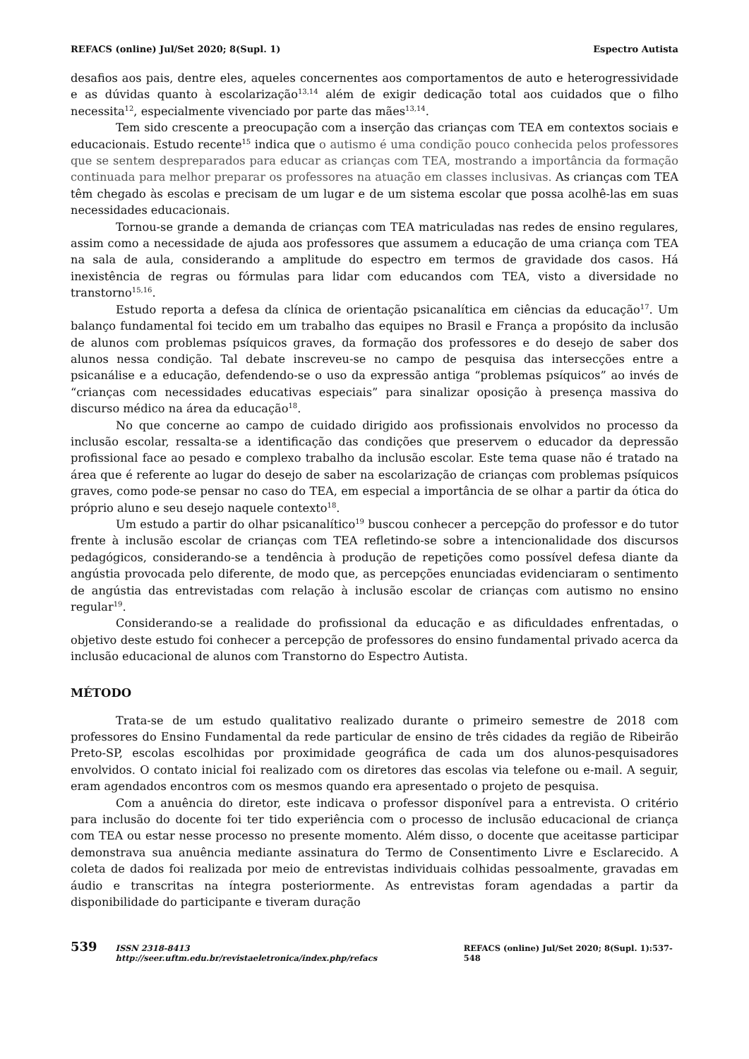REFACS (online) Jul/Set 2020; 8(Supl. 1) Espectro Autista
desafios aos pais, dentre eles, aqueles concernentes aos comportamentos de auto e heterogressividade e as dúvidas quanto à escolarização<sup>13,14</sup> além de exigir dedicação total aos cuidados que o filho necessita<sup>12</sup>, especialmente vivenciado por parte das mães<sup>13,14</sup>.
Tem sido crescente a preocupação com a inserção das crianças com TEA em contextos sociais e educacionais. Estudo recente<sup>15</sup> indica que o autismo é uma condição pouco conhecida pelos professores que se sentem despreparados para educar as crianças com TEA, mostrando a importância da formação continuada para melhor preparar os professores na atuação em classes inclusivas. As crianças com TEA têm chegado às escolas e precisam de um lugar e de um sistema escolar que possa acolhê-las em suas necessidades educacionais.
Tornou-se grande a demanda de crianças com TEA matriculadas nas redes de ensino regulares, assim como a necessidade de ajuda aos professores que assumem a educação de uma criança com TEA na sala de aula, considerando a amplitude do espectro em termos de gravidade dos casos. Há inexistência de regras ou fórmulas para lidar com educandos com TEA, visto a diversidade no transtorno<sup>15,16</sup>.
Estudo reporta a defesa da clínica de orientação psicanalítica em ciências da educação<sup>17</sup>. Um balanço fundamental foi tecido em um trabalho das equipes no Brasil e França a propósito da inclusão de alunos com problemas psíquicos graves, da formação dos professores e do desejo de saber dos alunos nessa condição. Tal debate inscreveu-se no campo de pesquisa das intersecções entre a psicanálise e a educação, defendendo-se o uso da expressão antiga “problemas psíquicos” ao invés de “crianças com necessidades educativas especiais” para sinalizar oposição à presença massiva do discurso médico na área da educação<sup>18</sup>.
No que concerne ao campo de cuidado dirigido aos profissionais envolvidos no processo da inclusão escolar, ressalta-se a identificação das condições que preservem o educador da depressão profissional face ao pesado e complexo trabalho da inclusão escolar. Este tema quase não é tratado na área que é referente ao lugar do desejo de saber na escolarização de crianças com problemas psíquicos graves, como pode-se pensar no caso do TEA, em especial a importância de se olhar a partir da ótica do próprio aluno e seu desejo naquele contexto<sup>18</sup>.
Um estudo a partir do olhar psicanalítico<sup>19</sup> buscou conhecer a percepção do professor e do tutor frente à inclusão escolar de crianças com TEA refletindo-se sobre a intencionalidade dos discursos pedagógicos, considerando-se a tendência à produção de repetições como possível defesa diante da angústia provocada pelo diferente, de modo que, as percepções enunciadas evidenciaram o sentimento de angústia das entrevistadas com relação à inclusão escolar de crianças com autismo no ensino regular<sup>19</sup>.
Considerando-se a realidade do profissional da educação e as dificuldades enfrentadas, o objetivo deste estudo foi conhecer a percepção de professores do ensino fundamental privado acerca da inclusão educacional de alunos com Transtorno do Espectro Autista.
MÉTODO
Trata-se de um estudo qualitativo realizado durante o primeiro semestre de 2018 com professores do Ensino Fundamental da rede particular de ensino de três cidades da região de Ribeirão Preto-SP, escolas escolhidas por proximidade geográfica de cada um dos alunos-pesquisadores envolvidos. O contato inicial foi realizado com os diretores das escolas via telefone ou e-mail. A seguir, eram agendados encontros com os mesmos quando era apresentado o projeto de pesquisa.
Com a anuência do diretor, este indicava o professor disponível para a entrevista. O critério para inclusão do docente foi ter tido experiência com o processo de inclusão educacional de criança com TEA ou estar nesse processo no presente momento. Além disso, o docente que aceitasse participar demonstrava sua anuência mediante assinatura do Termo de Consentimento Livre e Esclarecido. A coleta de dados foi realizada por meio de entrevistas individuais colhidas pessoalmente, gravadas em áudio e transcritas na íntegra posteriormente. As entrevistas foram agendadas a partir da disponibilidade do participante e tiveram duração
539 ISSN 2318-8413 http://seer.uftm.edu.br/revistaeletronica/index.php/refacs REFACS (online) Jul/Set 2020; 8(Supl. 1):537-548